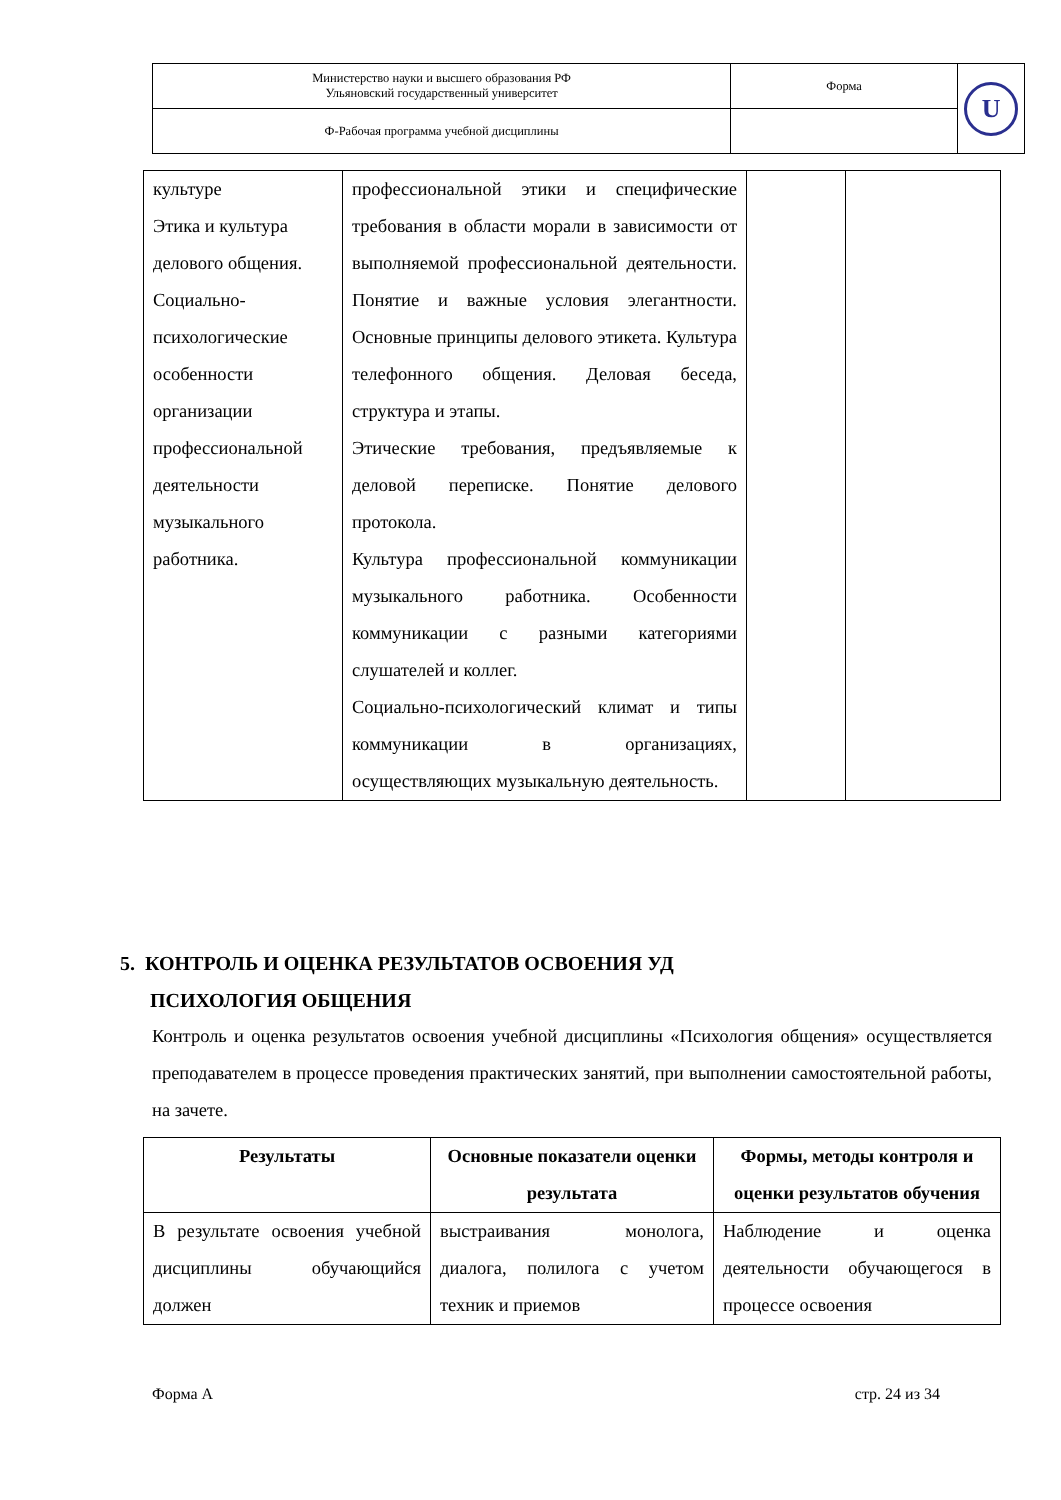| Министерство науки и высшего образования РФ Ульяновский государственный университет | Форма | U |
| Ф-Рабочая программа учебной дисциплины | | |
| культуре Этика и культура делового общения. Социально-психологические особенности организации профессиональной деятельности музыкального работника. | профессиональной этики и специфические требования в области морали в зависимости от выполняемой профессиональной деятельности. Понятие и важные условия элегантности. Основные принципы делового этикета. Культура телефонного общения. Деловая беседа, структура и этапы. Этические требования, предъявляемые к деловой переписке. Понятие делового протокола. Культура профессиональной коммуникации музыкального работника. Особенности коммуникации с разными категориями слушателей и коллег. Социально-психологический климат и типы коммуникации в организациях, осуществляющих музыкальную деятельность. | | |
5. КОНТРОЛЬ И ОЦЕНКА РЕЗУЛЬТАТОВ ОСВОЕНИЯ УД
ПСИХОЛОГИЯ ОБЩЕНИЯ
Контроль и оценка результатов освоения учебной дисциплины «Психология общения» осуществляется преподавателем в процессе проведения практических занятий, при выполнении самостоятельной работы, на зачете.
| Результаты | Основные показатели оценки результата | Формы, методы контроля и оценки результатов обучения |
| --- | --- | --- |
| В результате освоения учебной дисциплины обучающийся должен | выстраивания монолога, диалога, полилога с учетом техник и приемов | Наблюдение и оценка деятельности обучающегося в процессе освоения |
Форма А стр. 24 из 34